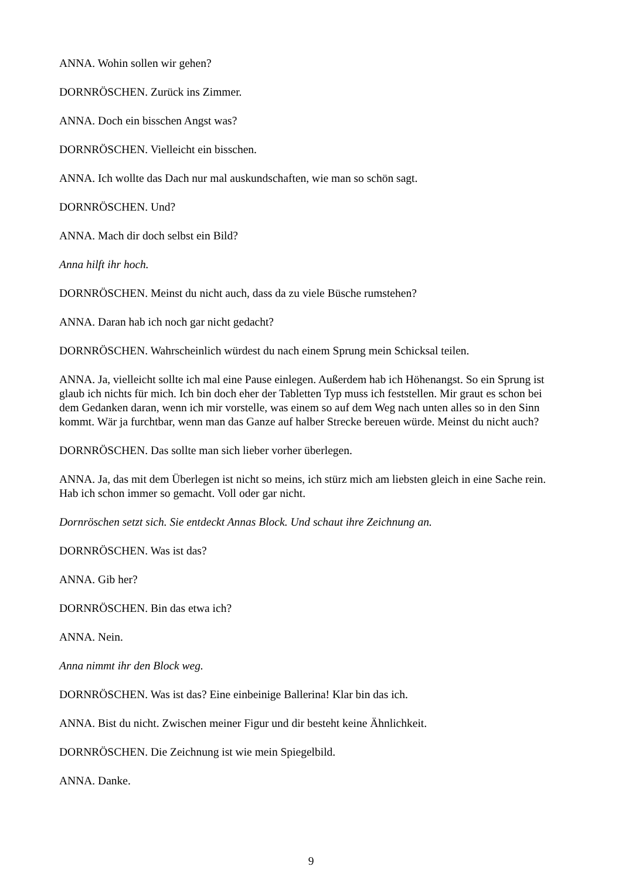ANNA. Wohin sollen wir gehen?
DORNRÖSCHEN. Zurück ins Zimmer.
ANNA. Doch ein bisschen Angst was?
DORNRÖSCHEN. Vielleicht ein bisschen.
ANNA. Ich wollte das Dach nur mal auskundschaften, wie man so schön sagt.
DORNRÖSCHEN. Und?
ANNA. Mach dir doch selbst ein Bild?
Anna hilft ihr hoch.
DORNRÖSCHEN. Meinst du nicht auch, dass da zu viele Büsche rumstehen?
ANNA. Daran hab ich noch gar nicht gedacht?
DORNRÖSCHEN. Wahrscheinlich würdest du nach einem Sprung mein Schicksal teilen.
ANNA. Ja, vielleicht sollte ich mal eine Pause einlegen. Außerdem hab ich Höhenangst. So ein Sprung ist glaub ich nichts für mich. Ich bin doch eher der Tabletten Typ muss ich feststellen. Mir graut es schon bei dem Gedanken daran, wenn ich mir vorstelle, was einem so auf dem Weg nach unten alles so in den Sinn kommt. Wär ja furchtbar, wenn man das Ganze auf halber Strecke bereuen würde. Meinst du nicht auch?
DORNRÖSCHEN. Das sollte man sich lieber vorher überlegen.
ANNA. Ja, das mit dem Überlegen ist nicht so meins, ich stürz mich am liebsten gleich in eine Sache rein. Hab ich schon immer so gemacht. Voll oder gar nicht.
Dornröschen setzt sich. Sie entdeckt Annas Block. Und schaut ihre Zeichnung an.
DORNRÖSCHEN. Was ist das?
ANNA. Gib her?
DORNRÖSCHEN. Bin das etwa ich?
ANNA. Nein.
Anna nimmt ihr den Block weg.
DORNRÖSCHEN. Was ist das? Eine einbeinige Ballerina! Klar bin das ich.
ANNA. Bist du nicht. Zwischen meiner Figur und dir besteht keine Ähnlichkeit.
DORNRÖSCHEN. Die Zeichnung ist wie mein Spiegelbild.
ANNA. Danke.
9